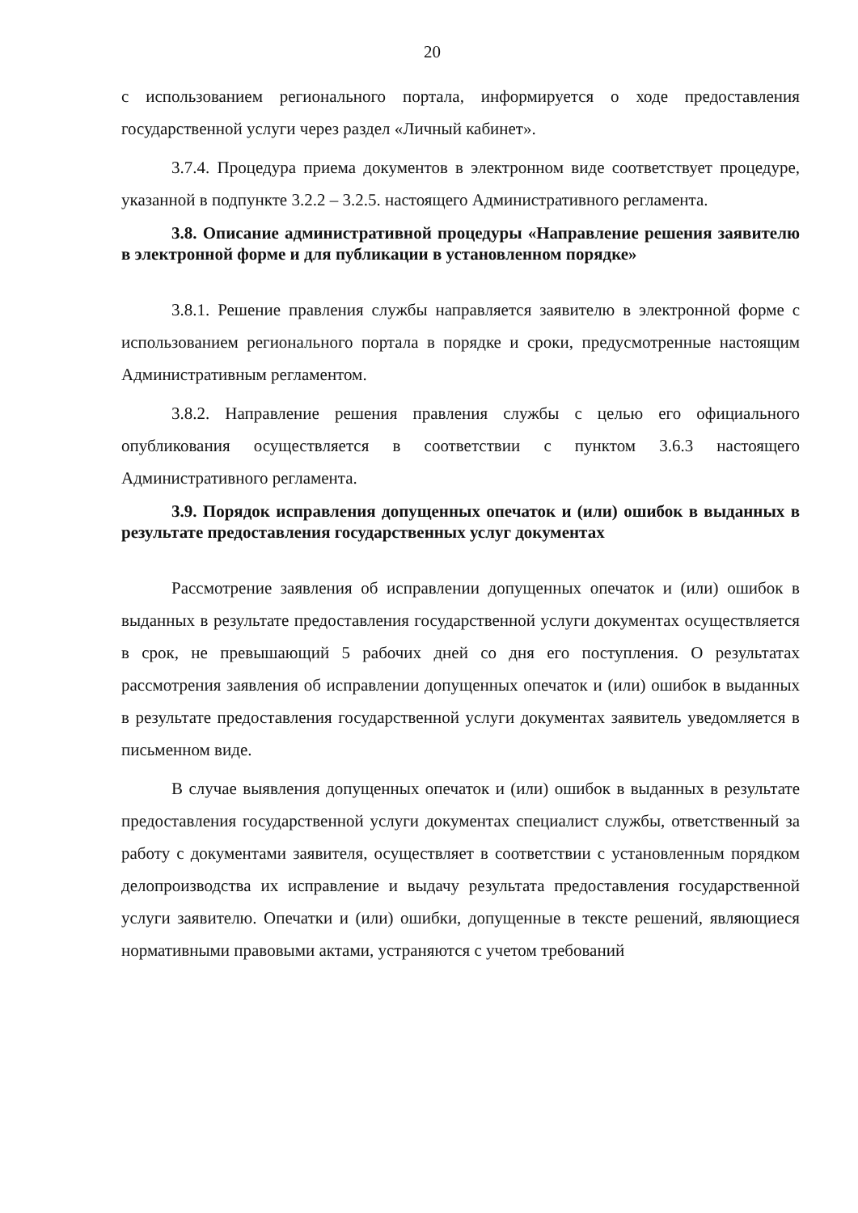20
с использованием регионального портала, информируется о ходе предоставления государственной услуги через раздел «Личный кабинет».
3.7.4. Процедура приема документов в электронном виде соответствует процедуре, указанной в подпункте 3.2.2 – 3.2.5. настоящего Административного регламента.
3.8. Описание административной процедуры «Направление решения заявителю в электронной форме и для публикации в установленном порядке»
3.8.1. Решение правления службы направляется заявителю в электронной форме с использованием регионального портала в порядке и сроки, предусмотренные настоящим Административным регламентом.
3.8.2. Направление решения правления службы с целью его официального опубликования осуществляется в соответствии с пунктом 3.6.3 настоящего Административного регламента.
3.9. Порядок исправления допущенных опечаток и (или) ошибок в выданных в результате предоставления государственных услуг документах
Рассмотрение заявления об исправлении допущенных опечаток и (или) ошибок в выданных в результате предоставления государственной услуги документах осуществляется в срок, не превышающий 5 рабочих дней со дня его поступления. О результатах рассмотрения заявления об исправлении допущенных опечаток и (или) ошибок в выданных в результате предоставления государственной услуги документах заявитель уведомляется в письменном виде.
В случае выявления допущенных опечаток и (или) ошибок в выданных в результате предоставления государственной услуги документах специалист службы, ответственный за работу с документами заявителя, осуществляет в соответствии с установленным порядком делопроизводства их исправление и выдачу результата предоставления государственной услуги заявителю. Опечатки и (или) ошибки, допущенные в тексте решений, являющиеся нормативными правовыми актами, устраняются с учетом требований